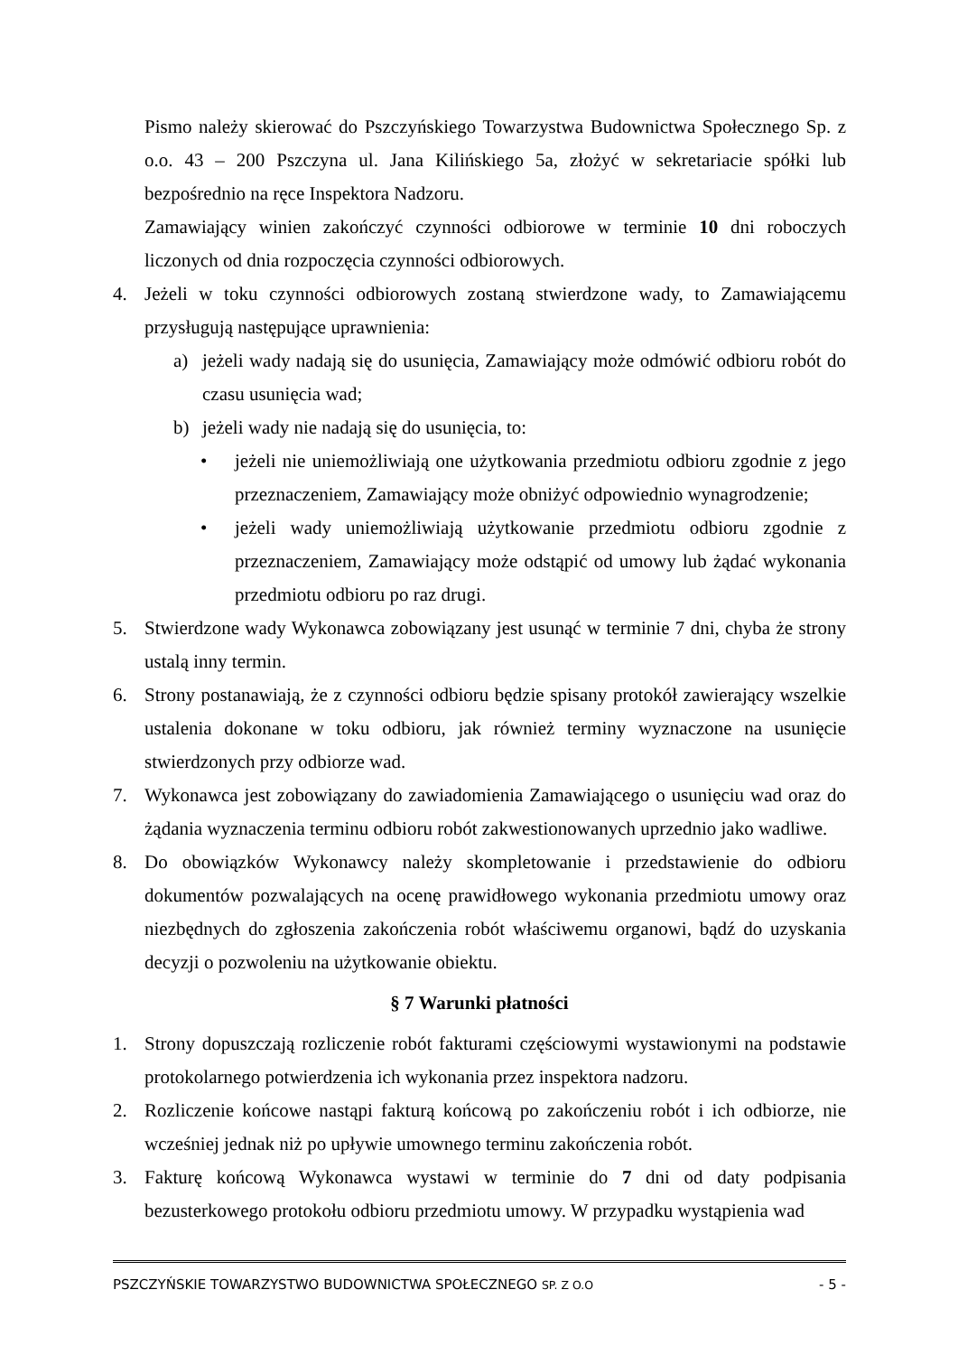Pismo należy skierować do Pszczyńskiego Towarzystwa Budownictwa Społecznego Sp. z o.o. 43 – 200 Pszczyna ul. Jana Kilińskiego 5a, złożyć w sekretariacie spółki lub bezpośrednio na ręce Inspektora Nadzoru.
Zamawiający winien zakończyć czynności odbiorowe w terminie 10 dni roboczych liczonych od dnia rozpoczęcia czynności odbiorowych.
4. Jeżeli w toku czynności odbiorowych zostaną stwierdzone wady, to Zamawiającemu przysługują następujące uprawnienia:
a) jeżeli wady nadają się do usunięcia, Zamawiający może odmówić odbioru robót do czasu usunięcia wad;
b) jeżeli wady nie nadają się do usunięcia, to:
• jeżeli nie uniemożliwiają one użytkowania przedmiotu odbioru zgodnie z jego przeznaczeniem, Zamawiający może obniżyć odpowiednio wynagrodzenie;
• jeżeli wady uniemożliwiają użytkowanie przedmiotu odbioru zgodnie z przeznaczeniem, Zamawiający może odstąpić od umowy lub żądać wykonania przedmiotu odbioru po raz drugi.
5. Stwierdzone wady Wykonawca zobowiązany jest usunąć w terminie 7 dni, chyba że strony ustalą inny termin.
6. Strony postanawiają, że z czynności odbioru będzie spisany protokół zawierający wszelkie ustalenia dokonane w toku odbioru, jak również terminy wyznaczone na usunięcie stwierdzonych przy odbiorze wad.
7. Wykonawca jest zobowiązany do zawiadomienia Zamawiającego o usunięciu wad oraz do żądania wyznaczenia terminu odbioru robót zakwestionowanych uprzednio jako wadliwe.
8. Do obowiązków Wykonawcy należy skompletowanie i przedstawienie do odbioru dokumentów pozwalających na ocenę prawidłowego wykonania przedmiotu umowy oraz niezbędnych do zgłoszenia zakończenia robót właściwemu organowi, bądź do uzyskania decyzji o pozwoleniu na użytkowanie obiektu.
§ 7 Warunki płatności
1. Strony dopuszczają rozliczenie robót fakturami częściowymi wystawionymi na podstawie protokolarnego potwierdzenia ich wykonania przez inspektora nadzoru.
2. Rozliczenie końcowe nastąpi fakturą końcową po zakończeniu robót i ich odbiorze, nie wcześniej jednak niż po upływie umownego terminu zakończenia robót.
3. Fakturę końcową Wykonawca wystawi w terminie do 7 dni od daty podpisania bezusterkowego protokołu odbioru przedmiotu umowy. W przypadku wystąpienia wad
PSZCZYŃSKIE TOWARZYSTWO BUDOWNICTWA SPOŁECZNEGO SP. Z O.O - 5 -